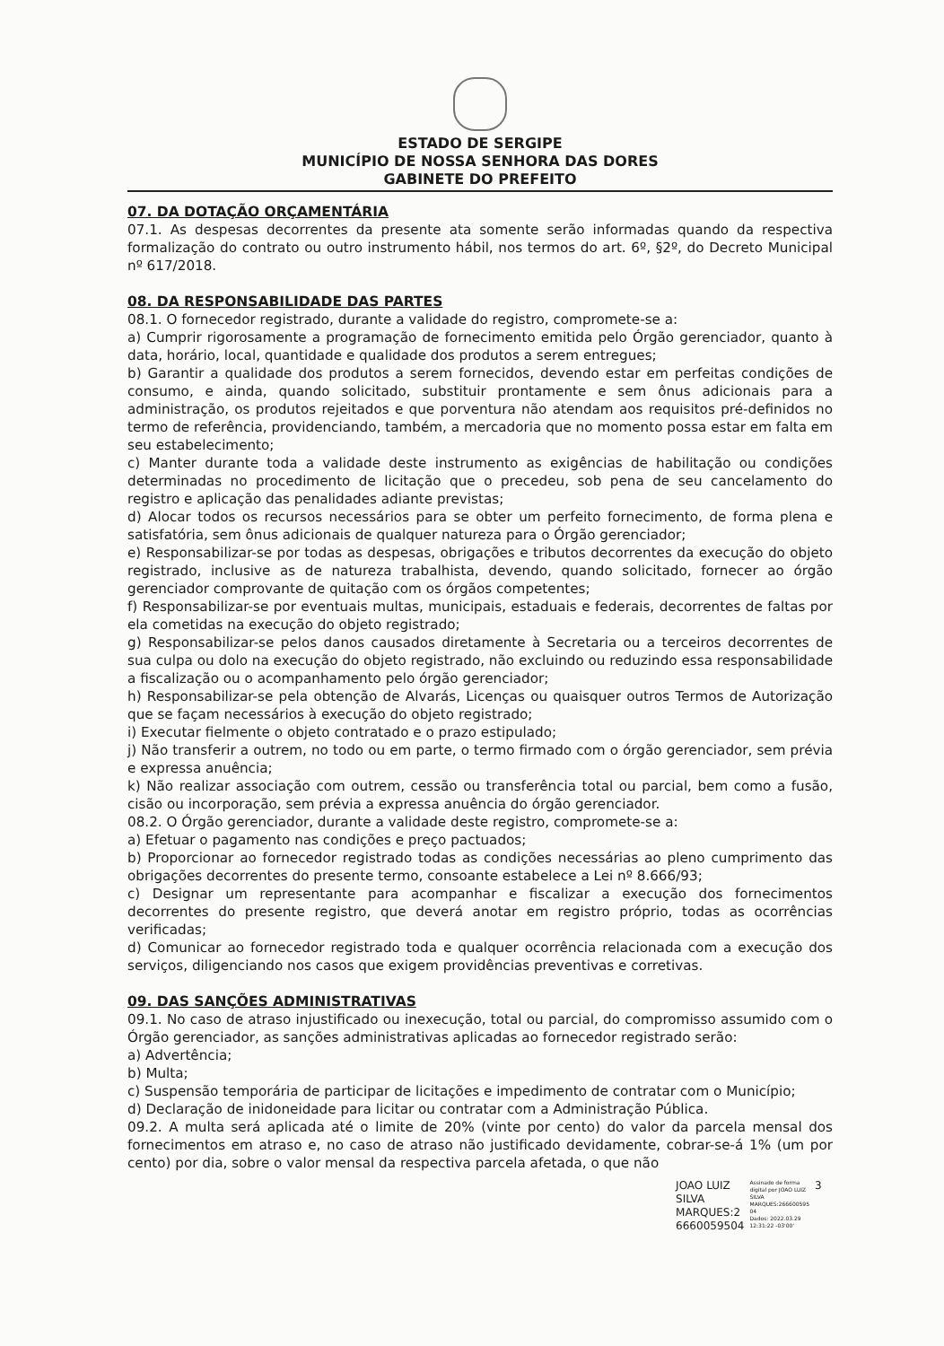ESTADO DE SERGIPE
MUNICÍPIO DE NOSSA SENHORA DAS DORES
GABINETE DO PREFEITO
07. DA DOTAÇÃO ORÇAMENTÁRIA
07.1. As despesas decorrentes da presente ata somente serão informadas quando da respectiva formalização do contrato ou outro instrumento hábil, nos termos do art. 6º, §2º, do Decreto Municipal nº 617/2018.
08. DA RESPONSABILIDADE DAS PARTES
08.1. O fornecedor registrado, durante a validade do registro, compromete-se a:
a) Cumprir rigorosamente a programação de fornecimento emitida pelo Órgão gerenciador, quanto à data, horário, local, quantidade e qualidade dos produtos a serem entregues;
b) Garantir a qualidade dos produtos a serem fornecidos, devendo estar em perfeitas condições de consumo, e ainda, quando solicitado, substituir prontamente e sem ônus adicionais para a administração, os produtos rejeitados e que porventura não atendam aos requisitos pré-definidos no termo de referência, providenciando, também, a mercadoria que no momento possa estar em falta em seu estabelecimento;
c) Manter durante toda a validade deste instrumento as exigências de habilitação ou condições determinadas no procedimento de licitação que o precedeu, sob pena de seu cancelamento do registro e aplicação das penalidades adiante previstas;
d) Alocar todos os recursos necessários para se obter um perfeito fornecimento, de forma plena e satisfatória, sem ônus adicionais de qualquer natureza para o Órgão gerenciador;
e) Responsabilizar-se por todas as despesas, obrigações e tributos decorrentes da execução do objeto registrado, inclusive as de natureza trabalhista, devendo, quando solicitado, fornecer ao órgão gerenciador comprovante de quitação com os órgãos competentes;
f) Responsabilizar-se por eventuais multas, municipais, estaduais e federais, decorrentes de faltas por ela cometidas na execução do objeto registrado;
g) Responsabilizar-se pelos danos causados diretamente à Secretaria ou a terceiros decorrentes de sua culpa ou dolo na execução do objeto registrado, não excluindo ou reduzindo essa responsabilidade a fiscalização ou o acompanhamento pelo órgão gerenciador;
h) Responsabilizar-se pela obtenção de Alvarás, Licenças ou quaisquer outros Termos de Autorização que se façam necessários à execução do objeto registrado;
i) Executar fielmente o objeto contratado e o prazo estipulado;
j) Não transferir a outrem, no todo ou em parte, o termo firmado com o órgão gerenciador, sem prévia e expressa anuência;
k) Não realizar associação com outrem, cessão ou transferência total ou parcial, bem como a fusão, cisão ou incorporação, sem prévia a expressa anuência do órgão gerenciador.
08.2. O Órgão gerenciador, durante a validade deste registro, compromete-se a:
a) Efetuar o pagamento nas condições e preço pactuados;
b) Proporcionar ao fornecedor registrado todas as condições necessárias ao pleno cumprimento das obrigações decorrentes do presente termo, consoante estabelece a Lei nº 8.666/93;
c) Designar um representante para acompanhar e fiscalizar a execução dos fornecimentos decorrentes do presente registro, que deverá anotar em registro próprio, todas as ocorrências verificadas;
d) Comunicar ao fornecedor registrado toda e qualquer ocorrência relacionada com a execução dos serviços, diligenciando nos casos que exigem providências preventivas e corretivas.
09. DAS SANÇÕES ADMINISTRATIVAS
09.1. No caso de atraso injustificado ou inexecução, total ou parcial, do compromisso assumido com o Órgão gerenciador, as sanções administrativas aplicadas ao fornecedor registrado serão:
a) Advertência;
b) Multa;
c) Suspensão temporária de participar de licitações e impedimento de contratar com o Município;
d) Declaração de inidoneidade para licitar ou contratar com a Administração Pública.
09.2. A multa será aplicada até o limite de 20% (vinte por cento) do valor da parcela mensal dos fornecimentos em atraso e, no caso de atraso não justificado devidamente, cobrar-se-á 1% (um por cento) por dia, sobre o valor mensal da respectiva parcela afetada, o que não
JOAO LUIZ
SILVA
MARQUES:2
6660059504
Assinado de forma
digital por JOAO LUIZ
SILVA
MARQUES:266600595
04
Dados: 2022.03.29
12:31:22 -03'00'
3